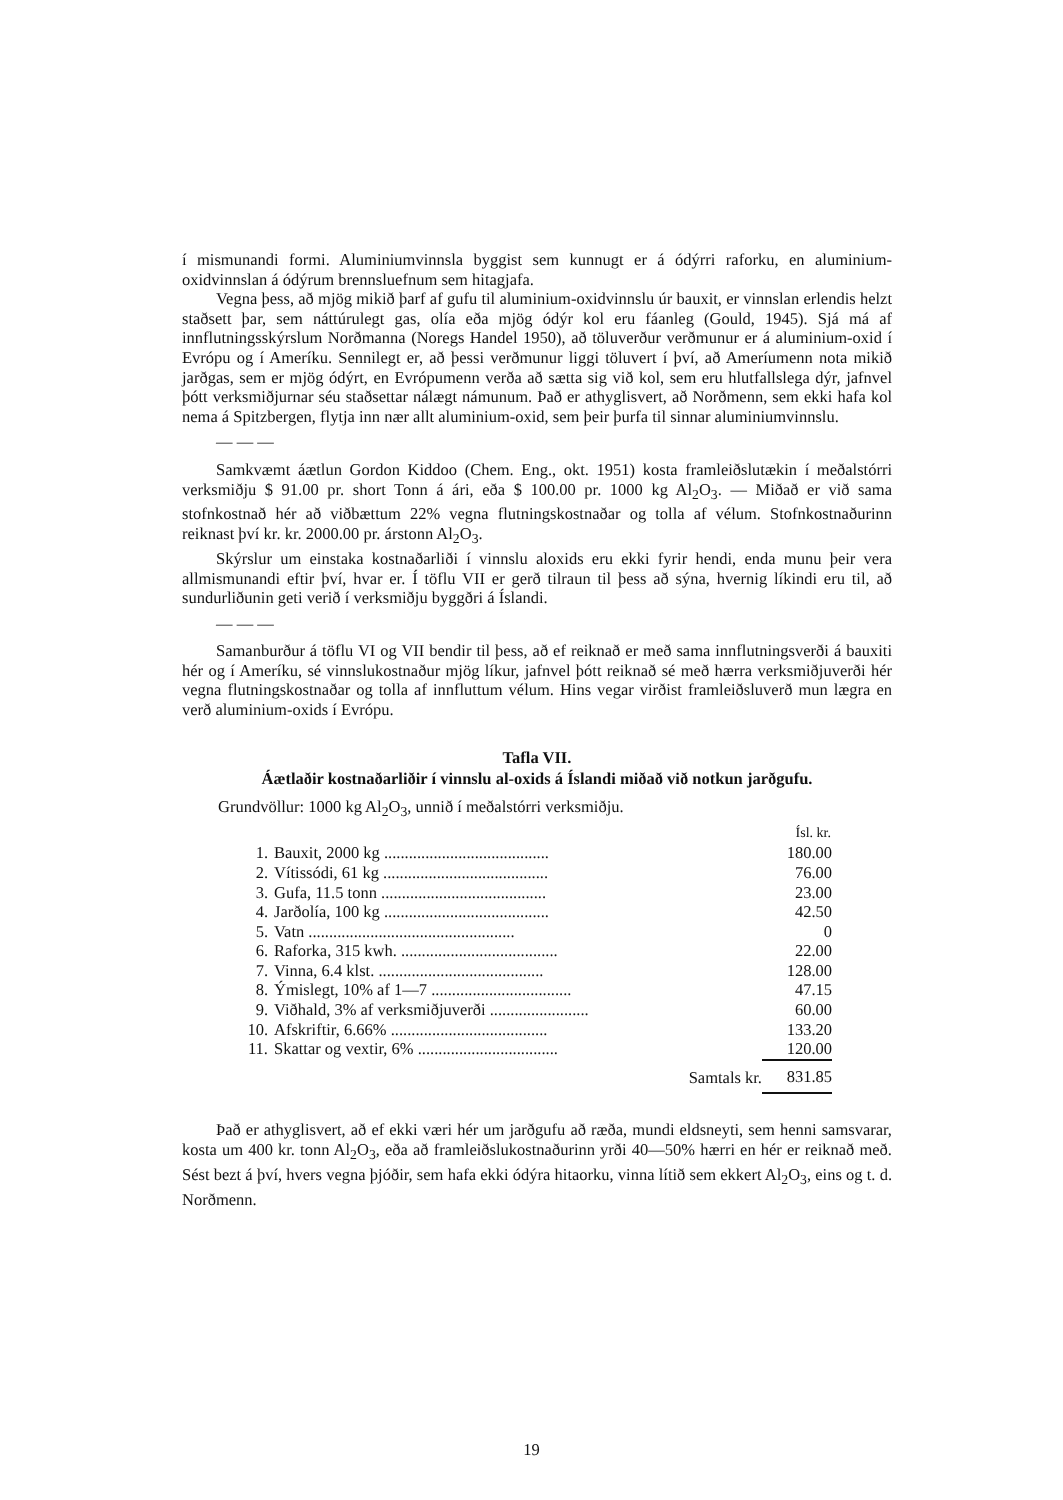í mismunandi formi. Aluminiumvinnsla byggist sem kunnugt er á ódýrri raforku, en aluminium-oxidvinnslan á ódýrum brennsluefnum sem hitagjafa.
Vegna þess, að mjög mikið þarf af gufu til aluminium-oxidvinnslu úr bauxit, er vinnslan erlendis helzt staðsett þar, sem náttúrulegt gas, olía eða mjög ódýr kol eru fáanleg (Gould, 1945). Sjá má af innflutningsskýrslum Norðmanna (Noregs Handel 1950), að töluverður verðmunur er á aluminium-oxid í Evrópu og í Ameríku. Sennilegt er, að þessi verðmunur liggi töluvert í því, að Ameríumenn nota mikið jarðgas, sem er mjög ódýrt, en Evrópumenn verða að sætta sig við kol, sem eru hlutfallslega dýr, jafnvel þótt verksmiðjurnar séu staðsettar nálægt námunum. Það er athyglisvert, að Norðmenn, sem ekki hafa kol nema á Spitzbergen, flytja inn nær allt aluminium-oxid, sem þeir þurfa til sinnar aluminiumvinnslu.
— — —
Samkvæmt áætlun Gordon Kiddoo (Chem. Eng., okt. 1951) kosta framleiðslutækin í meðalstórri verksmiðju $ 91.00 pr. short Tonn á ári, eða $ 100.00 pr. 1000 kg Al<sub>2</sub>O<sub>3</sub>. — Miðað er við sama stofnkostnað hér að viðbættum 22% vegna flutningskostnaðar og tolla af vélum. Stofnkostnaðurinn reiknast því kr. kr. 2000.00 pr. árstonn Al<sub>2</sub>O<sub>3</sub>.
Skýrslur um einstaka kostnaðarliði í vinnslu aloxids eru ekki fyrir hendi, enda munu þeir vera allmismunandi eftir því, hvar er. Í töflu VII er gerð tilraun til þess að sýna, hvernig líkindi eru til, að sundurliðunin geti verið í verksmiðju byggðri á Íslandi.
— — —
Samanburður á töflu VI og VII bendir til þess, að ef reiknað er með sama innflutningsverði á bauxiti hér og í Ameríku, sé vinnslukostnaður mjög líkur, jafnvel þótt reiknað sé með hærra verksmiðjuverði hér vegna flutningskostnaðar og tolla af innfluttum vélum. Hins vegar virðist framleiðsluverð mun lægra en verð aluminium-oxids í Evrópu.
Tafla VII.
Áætlaðir kostnaðarliðir í vinnslu al-oxids á Íslandi miðað við notkun jarðgufu.
Grundvöllur: 1000 kg Al<sub>2</sub>O<sub>3</sub>, unnið í meðalstórri verksmiðju.
| | | Ísl. kr. |
| --- | --- | --- |
| 1. | Bauxit, 2000 kg ........................................ | 180.00 |
| 2. | Vítissódi, 61 kg ........................................ | 76.00 |
| 3. | Gufa, 11.5 tonn ........................................ | 23.00 |
| 4. | Jarðolía, 100 kg ........................................ | 42.50 |
| 5. | Vatn .................................................. | 0 |
| 6. | Raforka, 315 kwh. ...................................... | 22.00 |
| 7. | Vinna, 6.4 klst. ........................................ | 128.00 |
| 8. | Ýmislegt, 10% af 1—7 .................................. | 47.15 |
| 9. | Viðhald, 3% af verksmiðjuverði ........................ | 60.00 |
| 10. | Afskriftir, 6.66% ...................................... | 133.20 |
| 11. | Skattar og vextir, 6% .................................. | 120.00 |
| | Samtals kr. | 831.85 |
Það er athyglisvert, að ef ekki væri hér um jarðgufu að ræða, mundi eldsneyti, sem henni samsvarar, kosta um 400 kr. tonn Al<sub>2</sub>O<sub>3</sub>, eða að framleiðslukostnaðurinn yrði 40—50% hærri en hér er reiknað með. Sést bezt á því, hvers vegna þjóðir, sem hafa ekki ódýra hitaorku, vinna lítið sem ekkert Al<sub>2</sub>O<sub>3</sub>, eins og t. d. Norðmenn.
19